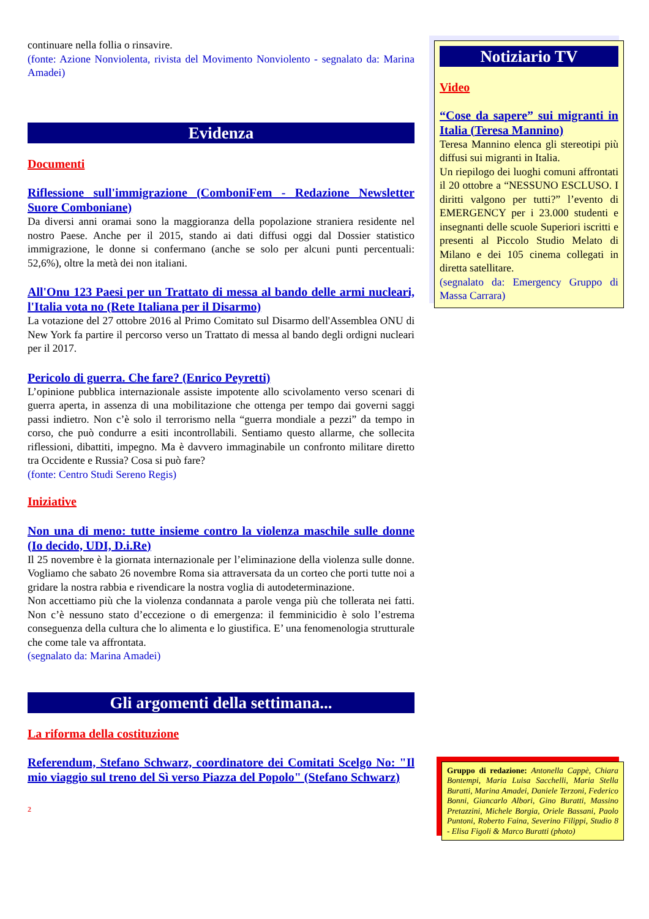continuare nella follia o rinsavire.
(fonte: Azione Nonviolenta, rivista del Movimento Nonviolento - segnalato da: Marina Amadei)
Evidenza
Documenti
Riflessione sull'immigrazione (ComboniFem - Redazione Newsletter Suore Comboniane)
Da diversi anni oramai sono la maggioranza della popolazione straniera residente nel nostro Paese. Anche per il 2015, stando ai dati diffusi oggi dal Dossier statistico immigrazione, le donne si confermano (anche se solo per alcuni punti percentuali: 52,6%), oltre la metà dei non italiani.
All'Onu 123 Paesi per un Trattato di messa al bando delle armi nucleari, l'Italia vota no (Rete Italiana per il Disarmo)
La votazione del 27 ottobre 2016 al Primo Comitato sul Disarmo dell'Assemblea ONU di New York fa partire il percorso verso un Trattato di messa al bando degli ordigni nucleari per il 2017.
Pericolo di guerra. Che fare? (Enrico Peyretti)
L’opinione pubblica internazionale assiste impotente allo scivolamento verso scenari di guerra aperta, in assenza di una mobilitazione che ottenga per tempo dai governi saggi passi indietro. Non c’è solo il terrorismo nella “guerra mondiale a pezzi” da tempo in corso, che può condurre a esiti incontrollabili. Sentiamo questo allarme, che sollecita riflessioni, dibattiti, impegno. Ma è davvero immaginabile un confronto militare diretto tra Occidente e Russia? Cosa si può fare?
(fonte: Centro Studi Sereno Regis)
Iniziative
Non una di meno: tutte insieme contro la violenza maschile sulle donne (Io decido, UDI, D.i.Re)
Il 25 novembre è la giornata internazionale per l’eliminazione della violenza sulle donne. Vogliamo che sabato 26 novembre Roma sia attraversata da un corteo che porti tutte noi a gridare la nostra rabbia e rivendicare la nostra voglia di autodeterminazione.
Non accettiamo più che la violenza condannata a parole venga più che tollerata nei fatti. Non c’è nessuno stato d’eccezione o di emergenza: il femminicidio è solo l’estrema conseguenza della cultura che lo alimenta e lo giustifica. E’ una fenomenologia strutturale che come tale va affrontata.
(segnalato da: Marina Amadei)
Gli argomenti della settimana...
La riforma della costituzione
Referendum, Stefano Schwarz, coordinatore dei Comitati Scelgo No: "Il mio viaggio sul treno del Sì verso Piazza del Popolo" (Stefano Schwarz)
2
Notiziario TV
Video
“Cose da sapere” sui migranti in Italia (Teresa Mannino)
Teresa Mannino elenca gli stereotipi più diffusi sui migranti in Italia.
Un riepilogo dei luoghi comuni affrontati il 20 ottobre a “NESSUNO ESCLUSO. I diritti valgono per tutti?” l’evento di EMERGENCY per i 23.000 studenti e insegnanti delle scuole Superiori iscritti e presenti al Piccolo Studio Melato di Milano e dei 105 cinema collegati in diretta satellitare.
(segnalato da: Emergency Gruppo di Massa Carrara)
Gruppo di redazione: Antonella Cappè, Chiara Bontempi, Maria Luisa Sacchelli, Maria Stella Buratti, Marina Amadei, Daniele Terzoni, Federico Bonni, Giancarlo Albori, Gino Buratti, Massino Pretazzini, Michele Borgia, Oriele Bassani, Paolo Puntoni, Roberto Faina, Severino Filippi, Studio 8 - Elisa Figoli & Marco Buratti (photo)